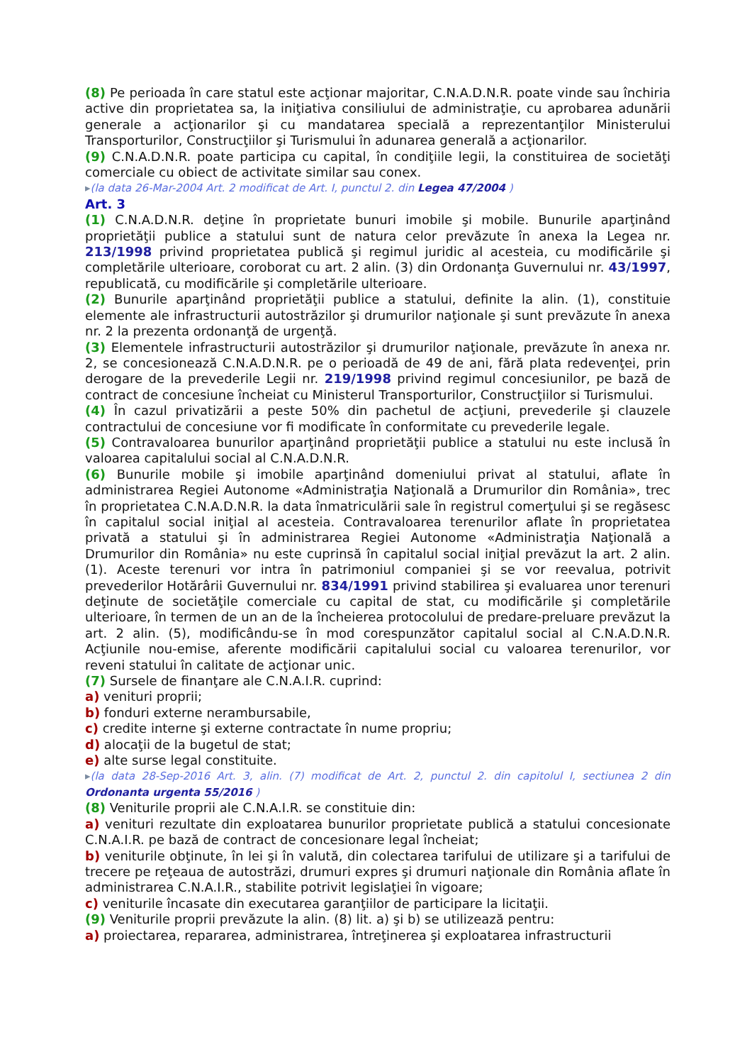(8) Pe perioada în care statul este acţionar majoritar, C.N.A.D.N.R. poate vinde sau închiria active din proprietatea sa, la iniţiativa consiliului de administraţie, cu aprobarea adunării generale a acţionarilor şi cu mandatarea specială a reprezentanţilor Ministerului Transporturilor, Construcţiilor şi Turismului în adunarea generală a acţionarilor.
(9) C.N.A.D.N.R. poate participa cu capital, în condiţiile legii, la constituirea de societăţi comerciale cu obiect de activitate similar sau conex.
▸(la data 26-Mar-2004 Art. 2 modificat de Art. I, punctul 2. din Legea 47/2004 )
Art. 3
(1) C.N.A.D.N.R. deţine în proprietate bunuri imobile şi mobile. Bunurile aparţinând proprietăţii publice a statului sunt de natura celor prevăzute în anexa la Legea nr. 213/1998 privind proprietatea publică şi regimul juridic al acesteia, cu modificările şi completările ulterioare, coroborat cu art. 2 alin. (3) din Ordonanţa Guvernului nr. 43/1997, republicată, cu modificările şi completările ulterioare.
(2) Bunurile aparţinând proprietăţii publice a statului, definite la alin. (1), constituie elemente ale infrastructurii autostrăzilor şi drumurilor naţionale şi sunt prevăzute în anexa nr. 2 la prezenta ordonanţă de urgenţă.
(3) Elementele infrastructurii autostrăzilor şi drumurilor naţionale, prevăzute în anexa nr. 2, se concesionează C.N.A.D.N.R. pe o perioadă de 49 de ani, fără plata redevenţei, prin derogare de la prevederile Legii nr. 219/1998 privind regimul concesiunilor, pe bază de contract de concesiune încheiat cu Ministerul Transporturilor, Construcţiilor si Turismului.
(4) În cazul privatizării a peste 50% din pachetul de acţiuni, prevederile şi clauzele contractului de concesiune vor fi modificate în conformitate cu prevederile legale.
(5) Contravaloarea bunurilor aparţinând proprietăţii publice a statului nu este inclusă în valoarea capitalului social al C.N.A.D.N.R.
(6) Bunurile mobile şi imobile aparţinând domeniului privat al statului, aflate în administrarea Regiei Autonome «Administraţia Naţională a Drumurilor din România», trec în proprietatea C.N.A.D.N.R. la data înmatriculării sale în registrul comerţului şi se regăsesc în capitalul social iniţial al acesteia. Contravaloarea terenurilor aflate în proprietatea privată a statului şi în administrarea Regiei Autonome «Administraţia Naţională a Drumurilor din România» nu este cuprinsă în capitalul social iniţial prevăzut la art. 2 alin. (1). Aceste terenuri vor intra în patrimoniul companiei şi se vor reevalua, potrivit prevederilor Hotărârii Guvernului nr. 834/1991 privind stabilirea şi evaluarea unor terenuri deţinute de societăţile comerciale cu capital de stat, cu modificările şi completările ulterioare, în termen de un an de la încheierea protocolului de predare-preluare prevăzut la art. 2 alin. (5), modificându-se în mod corespunzător capitalul social al C.N.A.D.N.R. Acţiunile nou-emise, aferente modificării capitalului social cu valoarea terenurilor, vor reveni statului în calitate de acţionar unic.
(7) Sursele de finanţare ale C.N.A.I.R. cuprind:
a) venituri proprii;
b) fonduri externe nerambursabile,
c) credite interne şi externe contractate în nume propriu;
d) alocaţii de la bugetul de stat;
e) alte surse legal constituite.
▸(la data 28-Sep-2016 Art. 3, alin. (7) modificat de Art. 2, punctul 2. din capitolul I, sectiunea 2 din Ordonanta urgenta 55/2016 )
(8) Veniturile proprii ale C.N.A.I.R. se constituie din:
a) venituri rezultate din exploatarea bunurilor proprietate publică a statului concesionate C.N.A.I.R. pe bază de contract de concesionare legal încheiat;
b) veniturile obţinute, în lei şi în valută, din colectarea tarifului de utilizare şi a tarifului de trecere pe reţeaua de autostrăzi, drumuri expres şi drumuri naţionale din România aflate în administrarea C.N.A.I.R., stabilite potrivit legislaţiei în vigoare;
c) veniturile încasate din executarea garanţiilor de participare la licitaţii.
(9) Veniturile proprii prevăzute la alin. (8) lit. a) şi b) se utilizează pentru:
a) proiectarea, repararea, administrarea, întreţinerea şi exploatarea infrastructurii